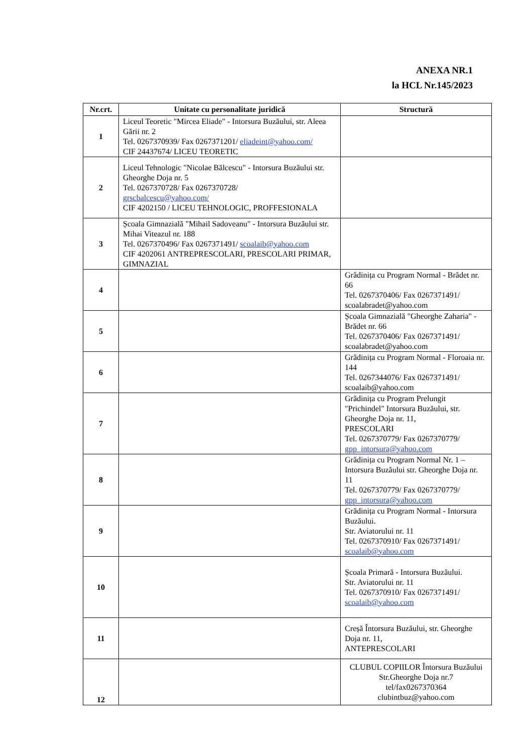ANEXA NR.1
la HCL Nr.145/2023
| Nr.crt. | Unitate cu personalitate juridică | Structură |
| --- | --- | --- |
| 1 | Liceul Teoretic "Mircea Eliade" - Intorsura Buzăului, str. Aleea Gării nr. 2 Tel. 0267370939/ Fax 0267371201/ eliadeint@yahoo.com/ CIF 24437674/ LICEU TEORETIC | |
| 2 | Liceul Tehnologic "Nicolae Bălcescu" - Intorsura Buzăului str. Gheorghe Doja nr. 5 Tel. 0267370728/ Fax 0267370728/ grscbalcescu@yahoo.com/ CIF 4202150 / LICEU TEHNOLOGIC, PROFFESIONALA | |
| 3 | Școala Gimnazială "Mihail Sadoveanu" - Intorsura Buzăului str. Mihai Viteazul nr. 188 Tel. 0267370496/ Fax 0267371491/ scoalaib@yahoo.com CIF 4202061 ANTREPRESCOLARI, PRESCOLARI PRIMAR, GIMNAZIAL | |
| 4 | | Grădinița cu Program Normal - Brădet nr. 66 Tel. 0267370406/ Fax 0267371491/ scoalabradet@yahoo.com |
| 5 | | Școala Gimnazială "Gheorghe Zaharia" - Brădet nr. 66 Tel. 0267370406/ Fax 0267371491/ scoalabradet@yahoo.com |
| 6 | | Grădinița cu Program Normal - Floroaia nr. 144 Tel. 0267344076/ Fax 0267371491/ scoalaib@yahoo.com |
| 7 | | Grădinița cu Program Prelungit "Prichindel" Intorsura Buzăului, str. Gheorghe Doja nr. 11, PRESCOLARI Tel. 0267370779/ Fax 0267370779/ gpp_intorsura@yahoo.com |
| 8 | | Grădinița cu Program Normal Nr. 1 – Intorsura Buzăului str. Gheorghe Doja nr. 11 Tel. 0267370779/ Fax 0267370779/ gpp_intorsura@yahoo.com |
| 9 | | Grădinița cu Program Normal - Intorsura Buzăului. Str. Aviatorului nr. 11 Tel. 0267370910/ Fax 0267371491/ scoalaib@yahoo.com |
| 10 | | Școala Primară - Intorsura Buzăului. Str. Aviatorului nr. 11 Tel. 0267370910/ Fax 0267371491/ scoalaib@yahoo.com |
| 11 | | Creșă Întorsura Buzăului, str. Gheorghe Doja nr. 11, ANTEPRESCOLARI |
| 12 | | CLUBUL COPIILOR Întorsura Buzăului Str.Gheorghe Doja nr.7 tel/fax0267370364 clubintbuz@yahoo.com |